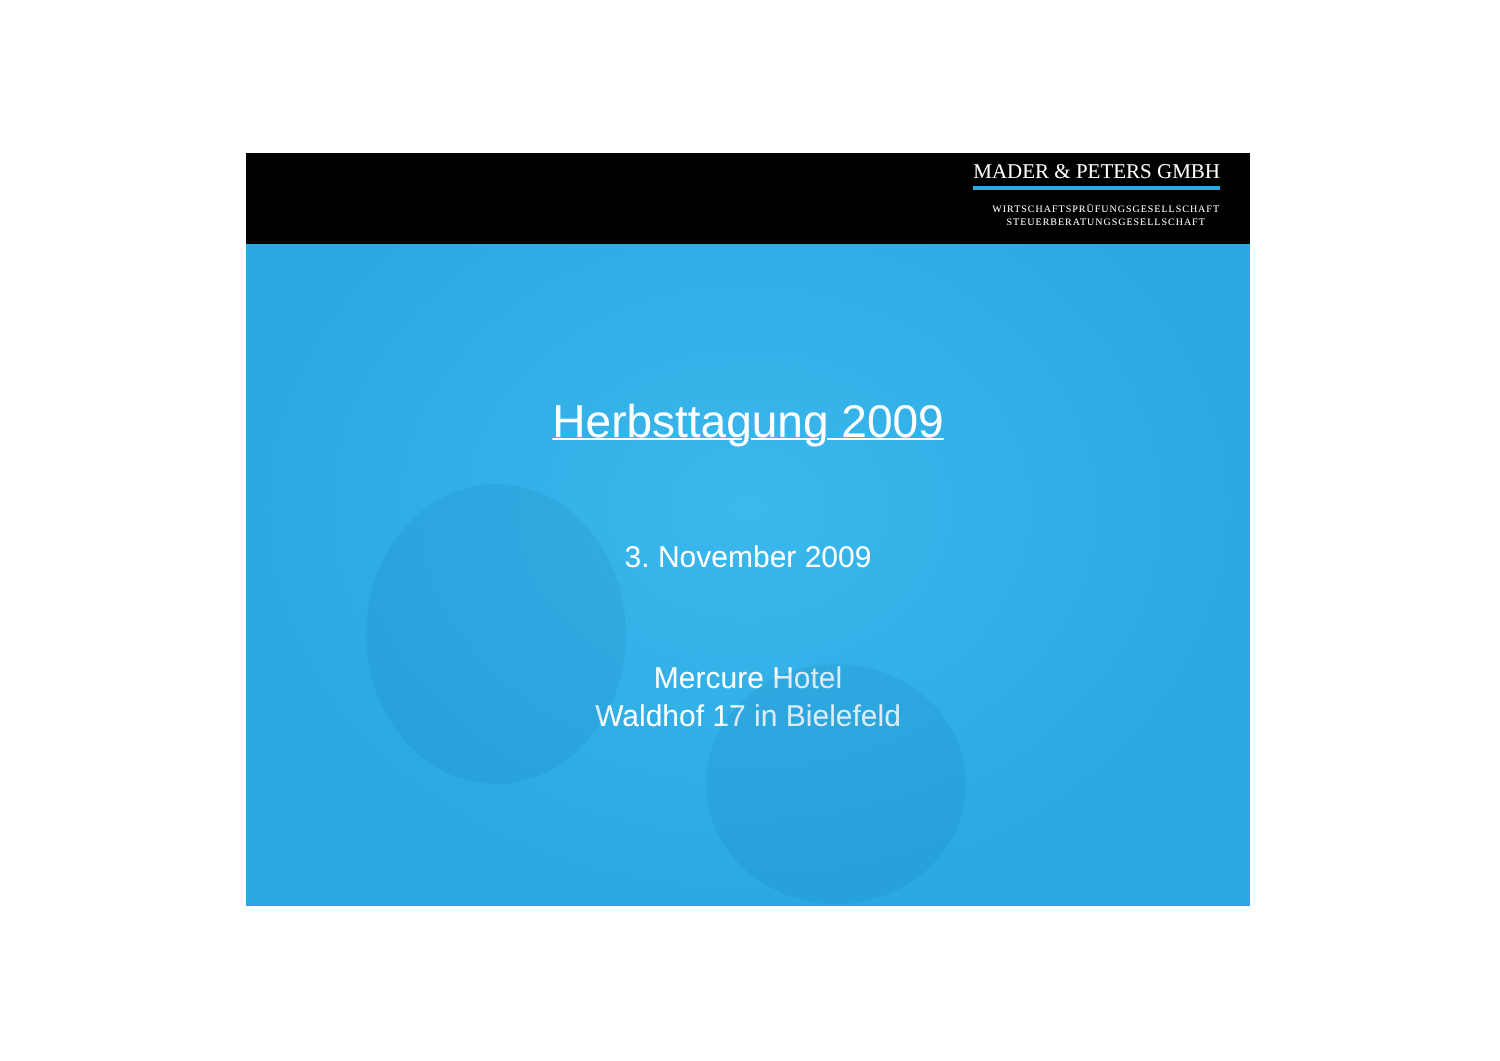MADER & PETERS GMBH
WIRTSCHAFTSPRÜFUNGSGESELLSCHAFT
STEUERBERATUNGSGESELLSCHAFT
Herbsttagung 2009
3. November 2009
Mercure Hotel
Waldhof 17 in Bielefeld